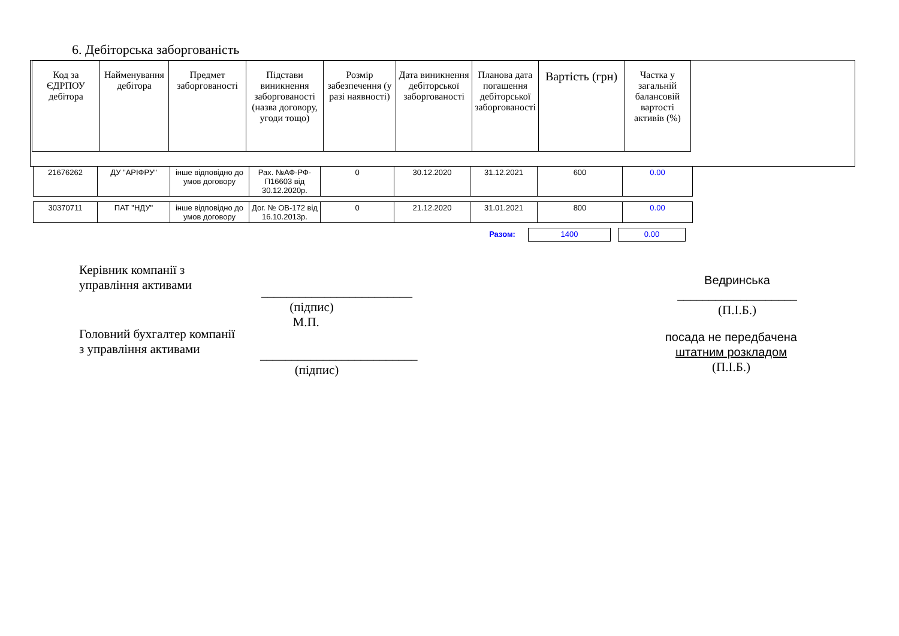6. Дебіторська заборгованість
| Код за ЄДРПОУ дебітора | Найменування дебітора | Предмет заборгованості | Підстави виникнення заборгованості (назва договору, угоди тощо) | Розмір забезпечення (у разі наявності) | Дата виникнення дебіторської заборгованості | Планова дата погашення дебіторської заборгованості | Вартість (грн) | Частка у загальній балансовій вартості активів (%) |
| --- | --- | --- | --- | --- | --- | --- | --- | --- |
| 21676262 | ДУ "АРІФРУ" | інше відповідно до умов договору | Рах. №АФ-РФ-П16603 від 30.12.2020р. | 0 | 30.12.2020 | 31.12.2021 | 600 | 0.00 |
| 30370711 | ПАТ "НДУ" | інше відповідно до умов договору | Дог. № ОВ-172 від 16.10.2013р. | 0 | 21.12.2020 | 31.01.2021 | 800 | 0.00 |
| Разом: | 1400 | | 0.00 |
Керівник компанії з
управління активами
________________________
(підпис)
М.П.
Ведринська
___________________
(П.І.Б.)
Головний бухгалтер компанії
з управління активами
_________________________
(підпис)
посада не передбачена
штатним розкладом
(П.І.Б.)